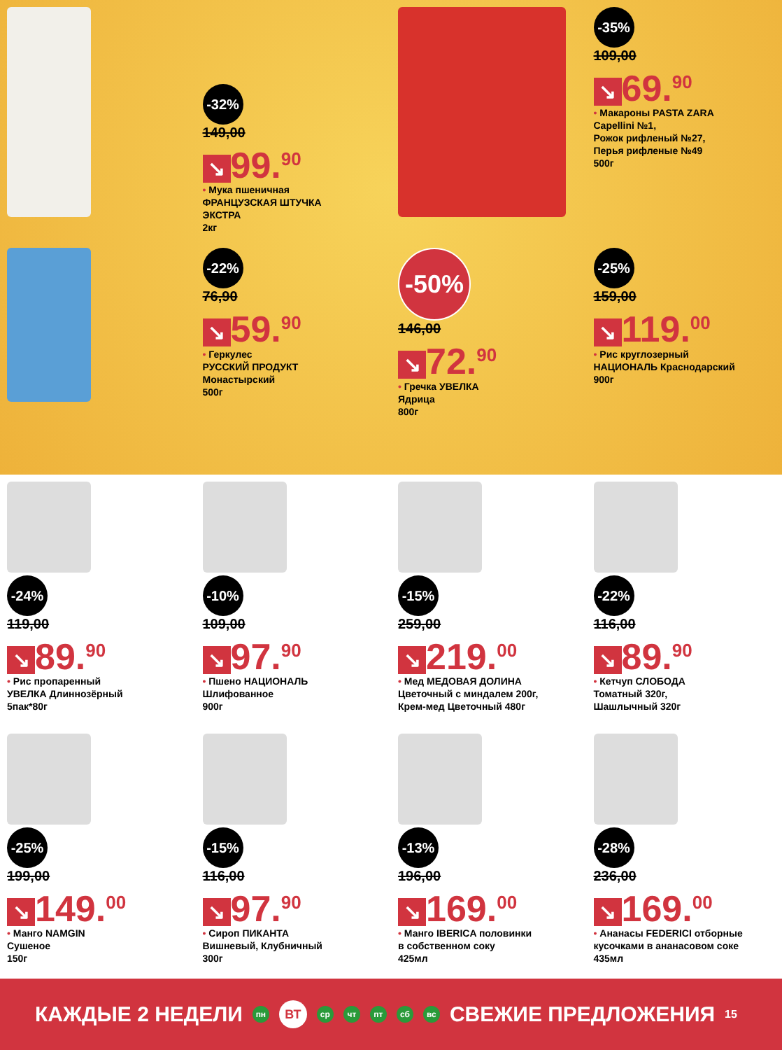-32%
149,00
↘ 99.<sup>90</sup>
• Мука пшеничная
ФРАНЦУЗСКАЯ ШТУЧКА
ЭКСТРА
2кг
-35%
109,00
↘ 69.<sup>90</sup>
• Макароны PASTA ZARA
Capellini №1,
Рожок рифленый №27,
Перья рифленые №49
500г
-22%
76,90
↘ 59.<sup>90</sup>
• Геркулес
РУССКИЙ ПРОДУКТ
Монастырский
500г
-50%
146,00
↘ 72.<sup>90</sup>
• Гречка УВЕЛКА
Ядрица
800г
-25%
159,00
↘ 119.<sup>00</sup>
• Рис круглозерный
НАЦИОНАЛЬ Краснодарский
900г
-24%
119,00
↘ 89.<sup>90</sup>
• Рис пропаренный
УВЕЛКА Длиннозёрный
5пак*80г
-10%
109,00
↘ 97.<sup>90</sup>
• Пшено НАЦИОНАЛЬ
Шлифованное
900г
-15%
259,00
↘ 219.<sup>00</sup>
• Мед МЕДОВАЯ ДОЛИНА
Цветочный с миндалем 200г,
Крем-мед Цветочный 480г
-22%
116,00
↘ 89.<sup>90</sup>
• Кетчуп СЛОБОДА
Томатный 320г,
Шашлычный 320г
-25%
199,00
↘ 149.<sup>00</sup>
• Манго NAMGIN
Сушеное
150г
-15%
116,00
↘ 97.<sup>90</sup>
• Сироп ПИКАНТА
Вишневый, Клубничный
300г
-13%
196,00
↘ 169.<sup>00</sup>
• Манго IBERICA половинки
в собственном соку
425мл
-28%
236,00
↘ 169.<sup>00</sup>
• Ананасы FEDERICI отборные
кусочками в ананасовом соке
435мл
КАЖДЫЕ 2 НЕДЕЛИ пн ВТ ср чт пт сб вс СВЕЖИЕ ПРЕДЛОЖЕНИЯ 15